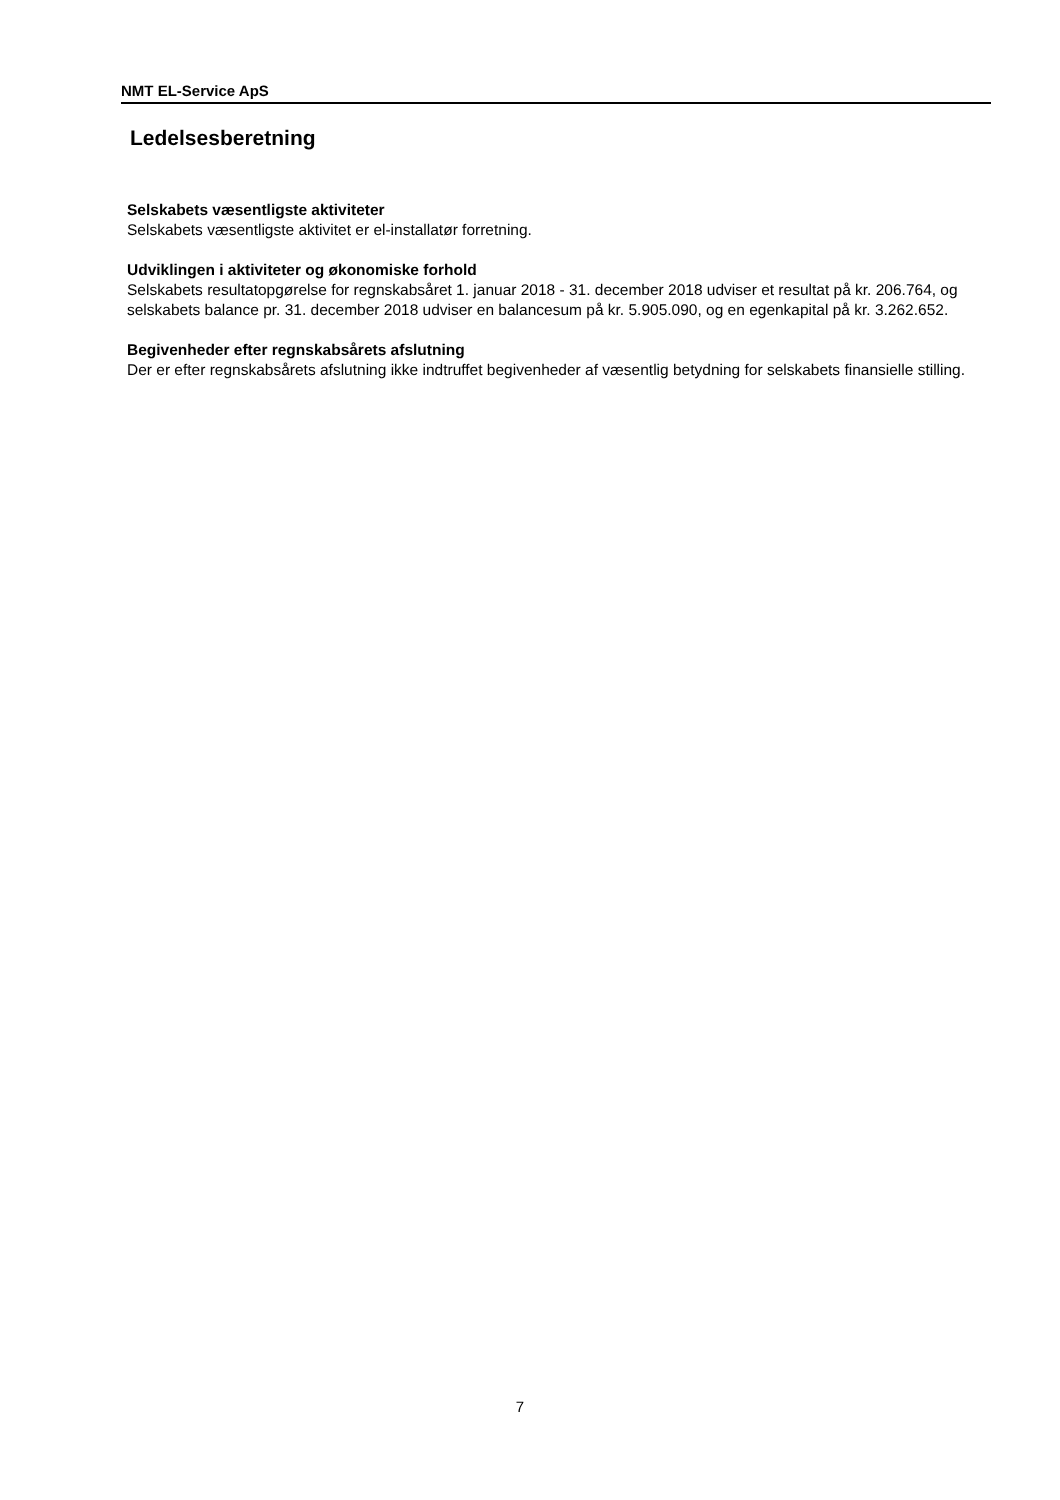NMT EL-Service ApS
Ledelsesberetning
Selskabets væsentligste aktiviteter
Selskabets væsentligste aktivitet er el-installatør forretning.
Udviklingen i aktiviteter og økonomiske forhold
Selskabets resultatopgørelse for regnskabsåret 1. januar 2018 - 31. december 2018 udviser et resultat på kr. 206.764, og selskabets balance pr. 31. december 2018 udviser en balancesum på kr. 5.905.090, og en egenkapital på kr. 3.262.652.
Begivenheder efter regnskabsårets afslutning
Der er efter regnskabsårets afslutning ikke indtruffet begivenheder af væsentlig betydning for selskabets finansielle stilling.
7